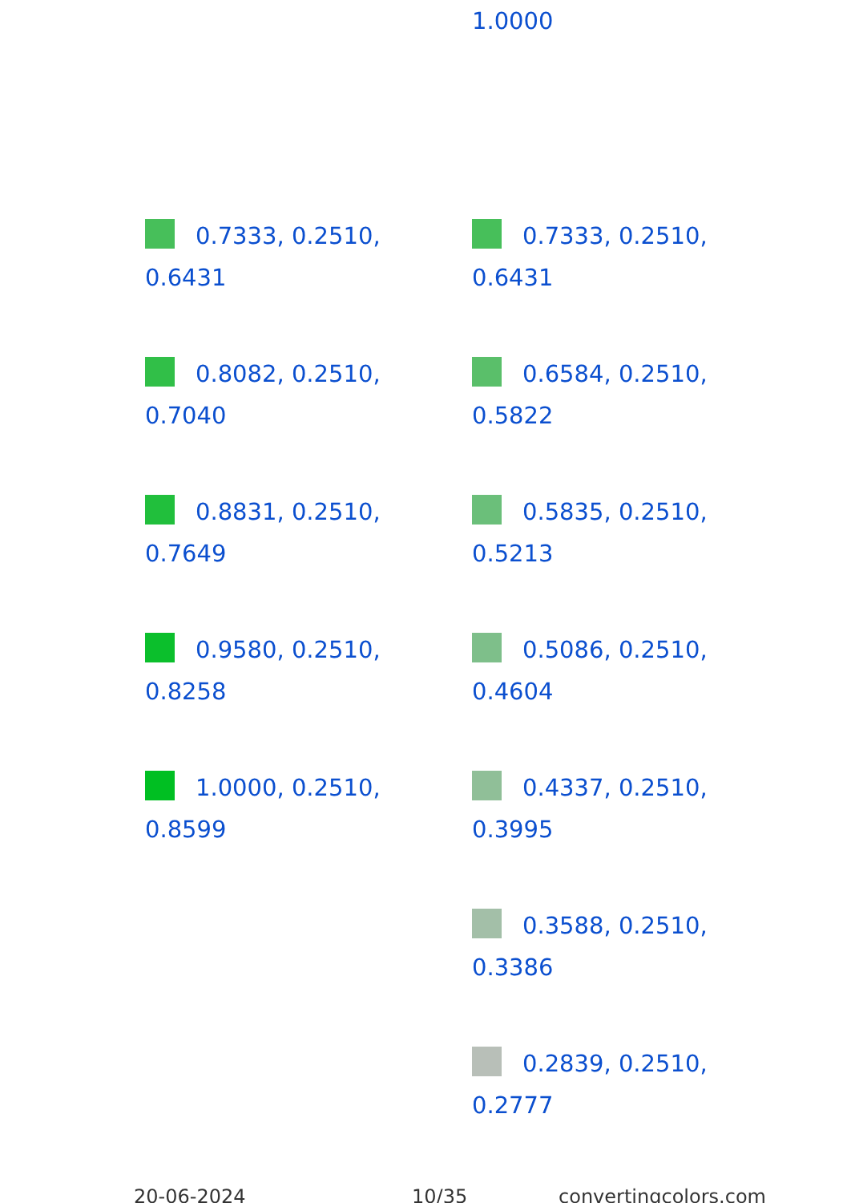1.0000
0.7333, 0.2510, 0.6431
0.8082, 0.2510, 0.7040
0.8831, 0.2510, 0.7649
0.9580, 0.2510, 0.8258
1.0000, 0.2510, 0.8599
0.7333, 0.2510, 0.6431
0.6584, 0.2510, 0.5822
0.5835, 0.2510, 0.5213
0.5086, 0.2510, 0.4604
0.4337, 0.2510, 0.3995
0.3588, 0.2510, 0.3386
0.2839, 0.2510, 0.2777
20-06-2024 10/35 convertingcolors.com